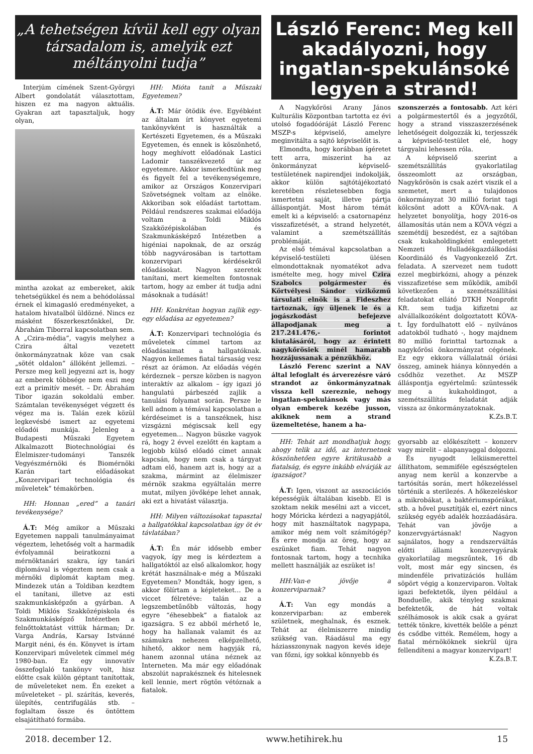„A tehetségen kívül kell egy olyan társadalom is, amelyik ezt méltányolni tudja”
Interjúm címének Szent-Györgyi Albert gondolatát választottam, hiszen ez ma nagyon aktuális. Gyakran azt tapasztaljuk, hogy olyan,
mintha azokat az embereket, akik tehetségükkel és nem a behódolással érnek el kimagasló eredményeket, a hatalom hivatalból üldözné. Nincs ez másként főszerkesztőnkkel, Dr. Ábrahám Tiborral kapcsolatban sem. A „Czira-média”, vagyis melyhez a Czira által vezetett önkormányzatnak köze van csak „sötét oldalon” állóként jellemzi. – Persze meg kell jegyezni azt is, hogy az emberek többsége nem eszi meg ezt a primitív mesét. – Dr. Ábrahám Tibor igazán sokoldalú ember. Számtalan tevékenységet végzett és végez ma is. Talán ezek közül legkevésbé ismert az egyetemi előadói munkája. Jelenleg a Budapesti Műszaki Egyetem Alkalmazott Biotechnológiai és Élelmiszer-tudományi Tanszék Vegyészmérnöki és Biomérnöki Karán tart előadásokat „Konzervipari technológia és műveletek” témakörben.
HH: Honnan „ered” a tanári tevékenysége?
Á.T: Még amikor a Műszaki Egyetemen nappali tanulmányaimat végeztem, lehetőség volt a harmadik évfolyamnál beiratkozni a mérnöktanári szakra, így tanári diplomával is végeztem nem csak a mérnöki diplomát kaptam meg. Mindezek után a Toldiban kezdtem el tanítani, illetve az esti szakmunkásképzőn a gyárban. A Toldi Miklós Szakközépiskola és Szakmunkásképző Intézetben a felnőttoktatást vittük hárman; Dr. Varga András, Karsay Istvánné Margit néni, és én. Könyvet is írtam Konzervipari műveletek címmel még 1980-ban. Ez egy innovatív összefoglaló tankönyv volt, hisz előtte csak külön géptant tanítottak, de műveleteket nem. Én ezeket a műveleteket – pl. szárítás, keverés, ülepítés, centrifugálás stb. – foglaltam össze és öntöttem elsajátítható formába.
HH: Mióta tanít a Műszaki Egyetemen?
Á.T: Már ötödik éve. Egyébként az általam írt könyvet egyetemi tankönyvként is használták a Kertészeti Egyetemen, és a Műszaki Egyetemen, és ennek is köszönhető, hogy meghívott előadónak Lastici Ladomir tanszékvezető úr az egyetemre. Akkor ismerkedtünk meg és figyelt fel a tevékenységemre, amikor az Országos Konzervipari Szövetségnek voltam az elnöke. Akkoriban sok előadást tartottam. Például rendszeres szakmai előadója voltam a Toldi Miklós Szakközépiskolában és Szakmunkásképző Intézetben a higéniai napoknak, de az ország több nagyvárosában is tartottam konzervipari kérdésekről előadásokat. Nagyon szeretek tanítani, mert kiemelten fontosnak tartom, hogy az ember át tudja adni másoknak a tudását!
HH: Konkrétan hogyan zajlik egy-egy előadása az egyetemen?
Á.T: Konzervipari technológia és műveletek címmel tartom az előadásaimat a hallgatóknak. Nagyon kellemes fiatal társaság vesz részt az órámon. Az előadás végén kérdeznek – persze közben is nagyon interaktív az alkalom – így igazi jó hangulatú párbeszéd zajlik a tanulási folyamat során. Persze le kell adnom a témával kapcsolatban a kérdéseimet is a tanszéknek, hisz vizsgázni mégiscsak kell egy egyetemen… Nagyon büszke vagyok rá, hogy 2 évvel ezelőtt én kaptam a legjobb külső előadó címet annak kapcsán, hogy nem csak a tárgyat adtam elő, hanem azt is, hogy az a szakma, mármint az élelmiszer mérnök szakma egyáltalán merre mutat, milyen jövőképe lehet annak, aki ezt a hivatást választja.
HH: Milyen változásokat tapasztal a hallgatókkal kapcsolatban így öt év távlatában?
Á.T: Én már idősebb ember vagyok, így meg is kérdeztem a hallgatóktól az első alkalomkor, hogy krétát használnak-e még a Műszaki Egyetemen? Mondták, hogy igen, s akkor fölírtam a képleteket… De a viccet félretéve: talán az a legszembetűnőbb változás, hogy egyre “éhesebbek” a fiatalok az igazságra. S ez abból mérhető le, hogy ha hallanak valamit és az számukra nehezen elképzelhető, hihető, akkor nem hagyják rá, hanem azonnal utána néznek az Interneten. Ma már egy előadónak abszolút naprakésznek és hitelesnek kell lennie, mert rögtön vétóznak a fiatalok.
László Ferenc: Meg kell akadályozni, hogy ingatlan-spekulánsoké legyen a strand!
A Nagykőrösi Arany János Kulturális Központban tartotta ez évi utolsó fogadóóráját László Ferenc MSZP-s képviselő, amelyre meginvitálta a sajtó képviselőit is.
Elmondta, hogy korábban ígéretet tett arra, miszerint ha az önkormányzat képviselő-testületének napirendjei indokolják, akkor külön sajtótájékoztató keretében részletesebben fogja ismertetni saját, illetve pártja álláspontját. Most három témát emelt ki a képviselő: a csatornapénz visszafizetését, a strand helyzetét, valamint a szemétszállítás problémáját.
Az első témával kapcsolatban a képviselő-testületi ülésen elmondottaknak nyomatékot adva ismételte meg, hogy mivel Czira Szabolcs polgármester és Körtvélyesi Sándor víziközmű társulati elnök is a Fideszhez tartoznak, így üljenek le és a jogászkodást befejezve állapodjanak meg a 217.241.476,- forintot kiutalásáról, hogy az érintett nagykőrösiek minél hamarabb hozzájussanak a pénzükhöz.
László Ferenc szerint a NAV által lefoglalt és árverezésre váró strandot az önkormányzatnak vissza kell szereznie, nehogy ingatlan-spekulánsok vagy más olyan emberek kezébe jusson, akiknek nem a strand üzemeltetése, hanem a ha-
szonszerzés a fontosabb. Azt kéri a polgármestertől és a jegyzőtől, hogy a strand visszaszerzésének lehetőségeit dolgozzák ki, terjesszék a képviselő-testület elé, hogy tárgyalni lehessen róla.
A képviselő szerint a szemétszállítás gyakorlatilag összeomlott az országban, Nagykőrösön is csak azért viszik el a szemetet, mert a tulajdonos önkormányzat 30 millió forint tagi kölcsönt adott a KÖVA-nak. A helyzetet bonyolítja, hogy 2016-os államosítás után nem a KÖVA végzi a szemétdíj beszedést, ez a sajtóban csak kukaholdingként emlegetett Nemzeti Hulladékgazdálkodási Koordináló és Vagyonkezelő Zrt. feladata. A szervezet nem tudott ezzel megbirkózni, ahogy a pénzek visszafizetése sem működik, amiből következően a szemétszállítási feladatokat ellátó DTKH Nonprofit Kft. sem tudja kifizetni az alvállalkozóként dolgoztatott KÖVA-t. Így fordulhatott elő – nyilvános adatokból tudható -, hogy majdnem 80 millió forinttal tartoznak a nagykőrösi önkormányzat cégének. Ez egy ekkora vállalatnál óriási összeg, aminek hiánya könnyedén a csődhöz vezethet. Az MSZP álláspontja egyértelmű: szüntessék meg a kukaholdingot, a szemétszállítás feladatát adják vissza az önkormányzatoknak.
K.Zs.B.T.
HH: Tehát azt mondhatjuk hogy, ahogy telik az idő, az internetnek köszönhetően egyre kritikusabb a fiatalság, és egyre inkább elvárják az igazságot?
Á.T: Igen, viszont az asszociációs képességük általában kisebb. El is szoktam nekik mesélni azt a viccet, hogy Móricka kérdezi a nagyapjától, hogy mit használtatok nagypapa, amikor még nem volt számítógép? És erre mondja az öreg, hogy az eszünket fiam. Tehát nagyon fontosnak tartom, hogy a tecnhika mellett használják az eszüket is!
HH:Van-e jövője a konzerviparnak?
Á.T: Van egy mondás a konzerviparban: az emberek születnek, meghalnak, és esznek. Tehát az élelmiszerre mindig szükség van. Ráadásul ma egy háziasszonynak nagyon kevés ideje van főzni, így sokkal könnyebb és
gyorsabb az előkészített – konzerv vagy mirelit – alapanyaggal dolgozni.
És nyugodt lelkiismerettel állíthatom, semmiféle egészségtelen anyag nem kerül a konzervbe a tartósítás során, mert hőkezeléssel történik a sterilezés. A hőkezeléskor a mikrobákat, a baktériumspórákat, stb. a hővel pusztítják el, ezért nincs szükség egyéb adalék hozzáadására. Tehát van jövője a konzervgyártásnak! Nagyon sajnálatos, hogy a rendszerváltás előtti állami konzervgyárak gyakorlatilag megszűntek, 16 db volt, most már egy sincsen, és mindenféle privatizációs hullám söpört végig a konzerviparon. Voltak igazi befektetők, ilyen például a Bonduelle, akik tényleg szakmai befektetők, de hát voltak szélhámosok is akik csak a gyárat tették tönkre, kivették belőle a pénzt és csődbe vitték. Remélem, hogy a fiatal mérnököknek siekrül újra fellendíteni a magyar konzervipart!
K.Zs.B.T.
2018. december 12. www.hetihirek.hu 15